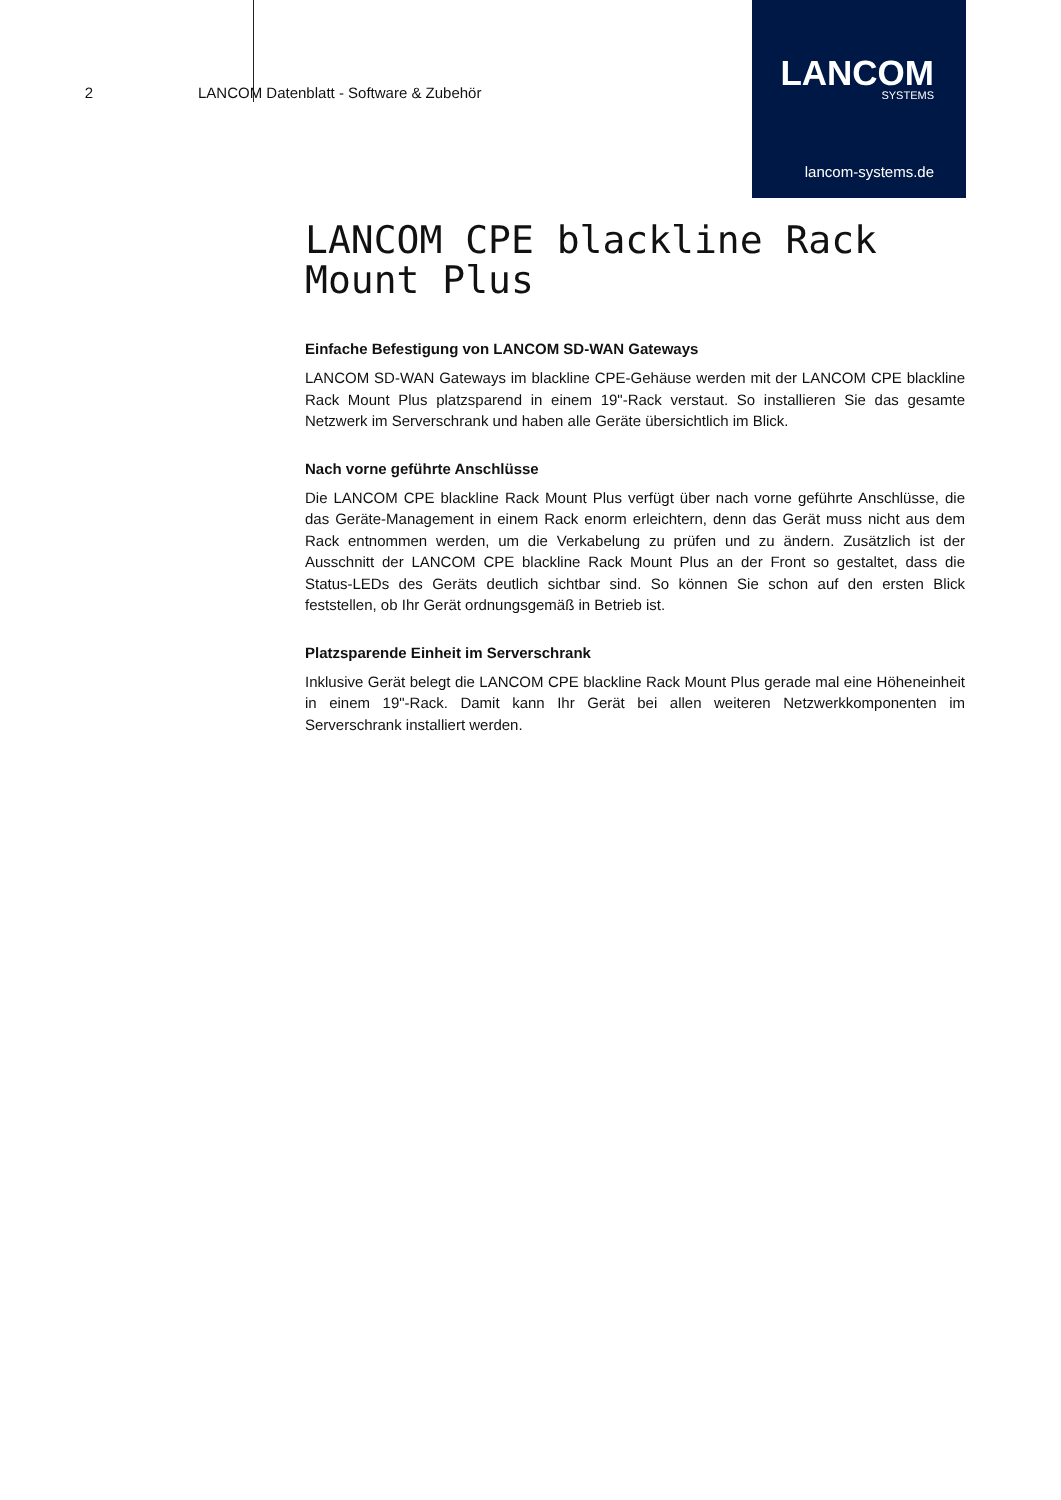2 LANCOM Datenblatt - Software & Zubehör
LANCOM
SYSTEMS
lancom-systems.de
LANCOM CPE blackline Rack Mount Plus
Einfache Befestigung von LANCOM SD-WAN Gateways
LANCOM SD-WAN Gateways im blackline CPE-Gehäuse werden mit der LANCOM CPE blackline Rack Mount Plus platzsparend in einem 19"-Rack verstaut. So installieren Sie das gesamte Netzwerk im Serverschrank und haben alle Geräte übersichtlich im Blick.
Nach vorne geführte Anschlüsse
Die LANCOM CPE blackline Rack Mount Plus verfügt über nach vorne geführte Anschlüsse, die das Geräte-Management in einem Rack enorm erleichtern, denn das Gerät muss nicht aus dem Rack entnommen werden, um die Verkabelung zu prüfen und zu ändern. Zusätzlich ist der Ausschnitt der LANCOM CPE blackline Rack Mount Plus an der Front so gestaltet, dass die Status-LEDs des Geräts deutlich sichtbar sind. So können Sie schon auf den ersten Blick feststellen, ob Ihr Gerät ordnungsgemäß in Betrieb ist.
Platzsparende Einheit im Serverschrank
Inklusive Gerät belegt die LANCOM CPE blackline Rack Mount Plus gerade mal eine Höheneinheit in einem 19"-Rack. Damit kann Ihr Gerät bei allen weiteren Netzwerkkomponenten im Serverschrank installiert werden.